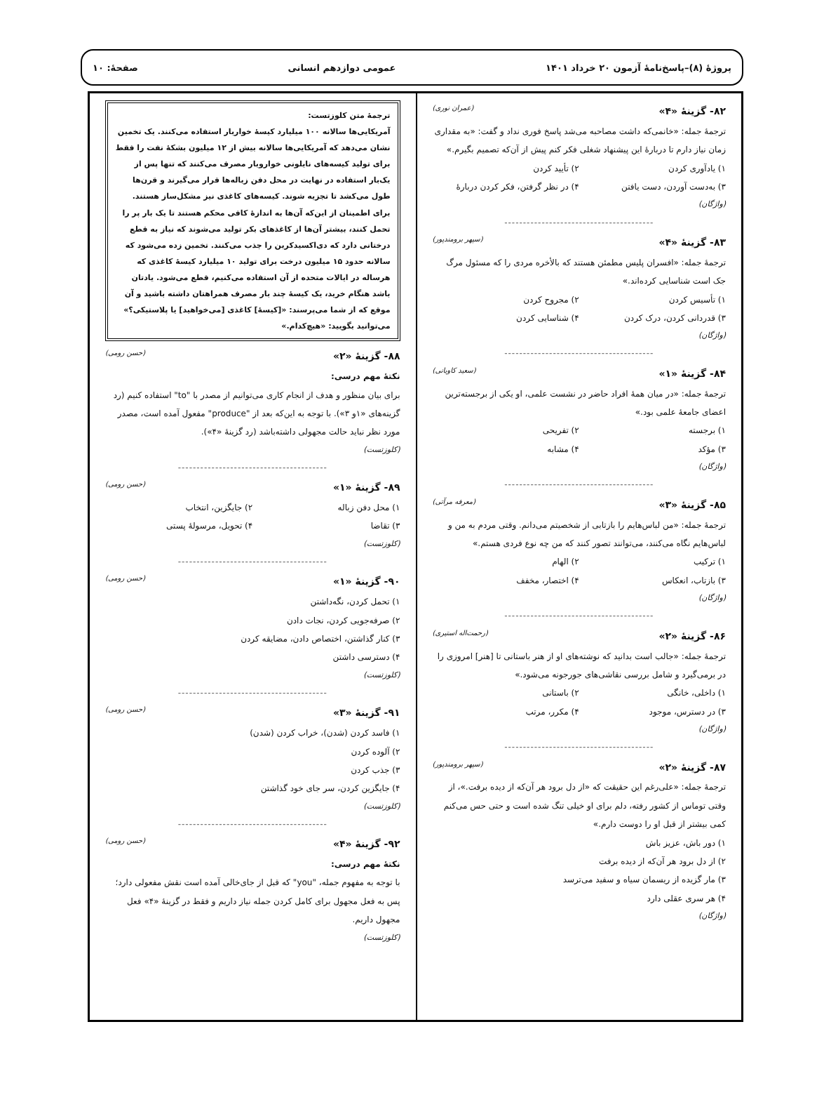پروژهٔ (۸)–پاسخ‌نامهٔ آزمون ۲۰ خرداد ۱۴۰۱ عمومی دوازدهم انسانی صفحهٔ: ۱۰
۸۲- گزینهٔ «۴» (عمران نوری)
ترجمهٔ جمله: «خانمی‌که داشت مصاحبه می‌شد پاسخ فوری نداد و گفت: «به مقداری زمان نیاز دارم تا دربارهٔ این پیشنهاد شغلی فکر کنم پیش از آن‌که تصمیم بگیرم.»
۱) یادآوری کردن ۲) تأیید کردن ۳) به‌دست آوردن، دست یافتن ۴) در نظر گرفتن، فکر کردن دربارهٔ
(واژگان)
----------------------------------------
۸۳- گزینهٔ «۴» (سپهر برومندپور)
ترجمهٔ جمله: «افسران پلیس مطمئن هستند که بالأخره مردی را که مسئول مرگ جک است شناسایی کرده‌اند.»
۱) تأسیس کردن ۲) مجروح کردن ۳) قدردانی کردن، درک کردن ۴) شناسایی کردن
(واژگان)
----------------------------------------
۸۴- گزینهٔ «۱» (سعید کاویانی)
ترجمهٔ جمله: «در میان همهٔ افراد حاضر در نشست علمی، او یکی از برجسته‌ترین اعضای جامعهٔ علمی بود.»
۱) برجسته ۲) تفریحی ۳) مؤکد ۴) مشابه
(واژگان)
----------------------------------------
۸۵- گزینهٔ «۳» (معرفه مرآتی)
ترجمهٔ جمله: «من لباس‌هایم را بازتابی از شخصیتم می‌دانم. وقتی مردم به من و لباس‌هایم نگاه می‌کنند، می‌توانند تصور کنند که من چه نوع فردی هستم.»
۱) ترکیب ۲) الهام ۳) بازتاب، انعکاس ۴) اختصار، مخفف
(واژگان)
----------------------------------------
۸۶- گزینهٔ «۲» (رحمت‌اله استیری)
ترجمهٔ جمله: «جالب است بدانید که نوشته‌های او از هنر باستانی تا [هنر] امروزی را در برمی‌گیرد و شامل بررسی نقاشی‌های جورجونه می‌شود.»
۱) داخلی، خانگی ۲) باستانی ۳) در دسترس، موجود ۴) مکرر، مرتب
(واژگان)
----------------------------------------
۸۷- گزینهٔ «۲» (سپهر برومندپور)
ترجمهٔ جمله: «علی‌رغم این حقیقت که «از دل برود هر آن‌که از دیده برفت.»، از وقتی توماس از کشور رفته، دلم برای او خیلی تنگ شده است و حتی حس می‌کنم کمی بیشتر از قبل او را دوست دارم.»
۱) دور باش، عزیز باش
۲) از دل برود هر آن‌که از دیده برفت
۳) مار گزیده از ریسمان سیاه و سفید می‌ترسد
۴) هر سری عقلی دارد
(واژگان)
ترجمهٔ متن کلوزتست:
آمریکایی‌ها سالانه ۱۰۰ میلیارد کیسهٔ خواربار استفاده می‌کنند. یک تخمین نشان می‌دهد که آمریکایی‌ها سالانه بیش از ۱۲ میلیون بشکهٔ نفت را فقط برای تولید کیسه‌های نایلونی خواروبار مصرف می‌کنند که تنها پس از یک‌بار استفاده در نهایت در محل دفن زباله‌ها قرار می‌گیرند و قرن‌ها طول می‌کشد تا تجزیه شوند. کیسه‌های کاغذی نیز مشکل‌ساز هستند. برای اطمینان از این‌که آن‌ها به اندازهٔ کافی محکم هستند تا یک بار پر را تحمل کنند، بیشتر آن‌ها از کاغذهای بکر تولید می‌شوند که نیاز به قطع درختانی دارد که دی‌اکسیدکربن را جذب می‌کنند. تخمین زده می‌شود که سالانه حدود ۱۵ میلیون درخت برای تولید ۱۰ میلیارد کیسهٔ کاغذی که هرساله در ایالات متحده از آن استفاده می‌کنیم، قطع می‌شود. یادتان باشد هنگام خرید، یک کیسهٔ چند بار مصرف همراهتان داشته باشید و آن موقع که از شما می‌پرسند: «[کیسهٔ] کاغذی [می‌خواهید] یا پلاستیکی؟» می‌توانید بگویید: «هیچ‌کدام.»
۸۸- گزینهٔ «۲» (حسن رومی)
نکتهٔ مهم درسی:
برای بیان منظور و هدف از انجام کاری می‌توانیم از مصدر با "to" استفاده کنیم (رد گزینه‌های «۱و ۳»). با توجه به این‌که بعد از "produce" مفعول آمده است، مصدر مورد نظر نباید حالت مجهولی داشته‌باشد (رد گزینهٔ «۴»).
(کلوزتست)
----------------------------------------
۸۹- گزینهٔ «۱» (حسن رومی)
۱) محل دفن زباله ۲) جایگزین، انتخاب ۳) تقاضا ۴) تحویل، مرسولهٔ پستی
(کلوزتست)
----------------------------------------
۹۰- گزینهٔ «۱» (حسن رومی)
۱) تحمل کردن، نگه‌داشتن
۲) صرفه‌جویی کردن، نجات دادن
۳) کنار گذاشتن، اختصاص دادن، مضایقه کردن
۴) دسترسی داشتن
(کلوزتست)
----------------------------------------
۹۱- گزینهٔ «۳» (حسن رومی)
۱) فاسد کردن (شدن)، خراب کردن (شدن)
۲) آلوده کردن
۳) جذب کردن
۴) جایگزین کردن، سر جای خود گذاشتن
(کلوزتست)
----------------------------------------
۹۲- گزینهٔ «۴» (حسن رومی)
نکتهٔ مهم درسی:
با توجه به مفهوم جمله، "you" که قبل از جای‌خالی آمده است نقش مفعولی دارد؛ پس به فعل مجهول برای کامل کردن جمله نیاز داریم و فقط در گزینهٔ «۴» فعل مجهول داریم.
(کلوزتست)